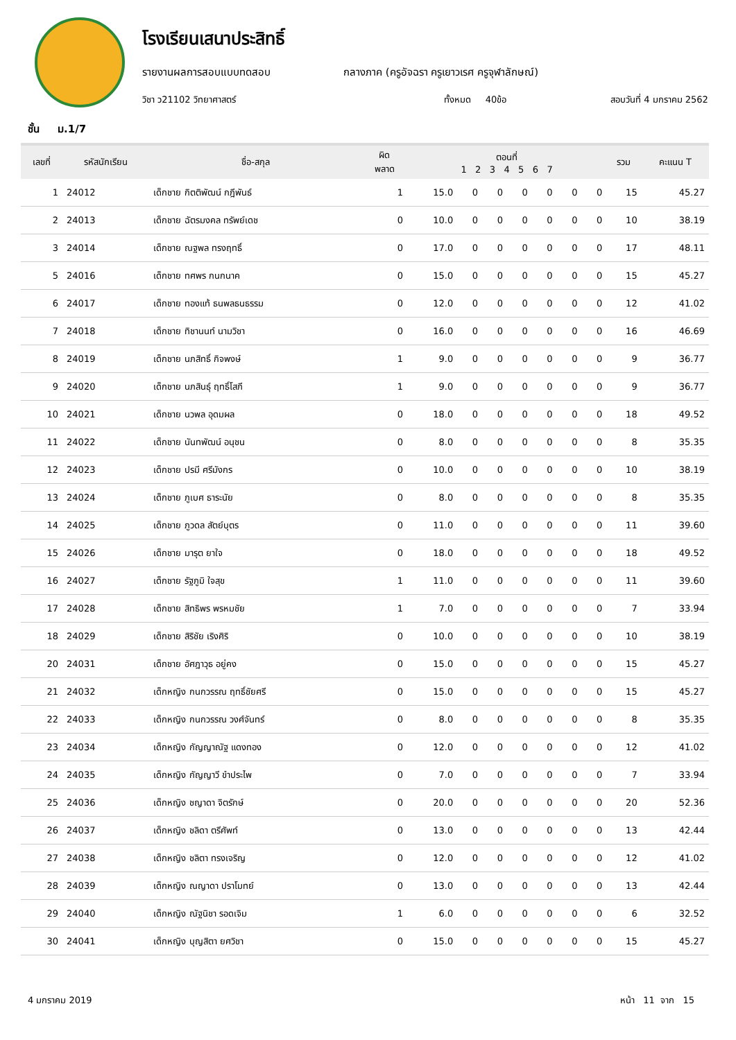โรงเรียนเสนาประสิทธิ์
รายงานผลการสอบแบบทดสอบ กลางภาค (ครูอัจฉรา ครูเยาวเรศ ครูจุฬาลักษณ์)
วิชา ว21102 วิทยาศาสตร์ ทั้งหมด 40ข้อ สอบวันที่ 4 มกราคม 2562
ชั้น ม.1/7
| เลขที่ | รหัสนักเรียน | ชื่อ-สกุล | ผิด พลาด | ตอนที่ 1 2 3 4 5 6 7 | | | | | | | รวม | คะแนน T |
| --- | --- | --- | --- | --- | --- | --- | --- | --- | --- | --- | --- | --- |
| 1 | 24012 | เด็กชาย กิตติพัฒน์ กฎีพันธ์ | 1 | 15.0 | 0 | 0 | 0 | 0 | 0 | 0 | 15 | 45.27 |
| 2 | 24013 | เด็กชาย ฉัตรมงคล ทรัพย์เดช | 0 | 10.0 | 0 | 0 | 0 | 0 | 0 | 0 | 10 | 38.19 |
| 3 | 24014 | เด็กชาย ณฐพล ทรงฤทธิ์ | 0 | 17.0 | 0 | 0 | 0 | 0 | 0 | 0 | 17 | 48.11 |
| 5 | 24016 | เด็กชาย ทศพร กนกนาค | 0 | 15.0 | 0 | 0 | 0 | 0 | 0 | 0 | 15 | 45.27 |
| 6 | 24017 | เด็กชาย ทองแท้ ธนพลธนธรรม | 0 | 12.0 | 0 | 0 | 0 | 0 | 0 | 0 | 12 | 41.02 |
| 7 | 24018 | เด็กชาย ทิชานนท์ นามวิชา | 0 | 16.0 | 0 | 0 | 0 | 0 | 0 | 0 | 16 | 46.69 |
| 8 | 24019 | เด็กชาย นภสิทธิ์ กิจพงษ์ | 1 | 9.0 | 0 | 0 | 0 | 0 | 0 | 0 | 9 | 36.77 |
| 9 | 24020 | เด็กชาย นภสินธุ์ ฤทธิ์โสภี | 1 | 9.0 | 0 | 0 | 0 | 0 | 0 | 0 | 9 | 36.77 |
| 10 | 24021 | เด็กชาย นวพล อุดมผล | 0 | 18.0 | 0 | 0 | 0 | 0 | 0 | 0 | 18 | 49.52 |
| 11 | 24022 | เด็กชาย นันทพัฒน์ อนุชน | 0 | 8.0 | 0 | 0 | 0 | 0 | 0 | 0 | 8 | 35.35 |
| 12 | 24023 | เด็กชาย ปรมี ศรีมังกร | 0 | 10.0 | 0 | 0 | 0 | 0 | 0 | 0 | 10 | 38.19 |
| 13 | 24024 | เด็กชาย ภูเบศ ธาระนัย | 0 | 8.0 | 0 | 0 | 0 | 0 | 0 | 0 | 8 | 35.35 |
| 14 | 24025 | เด็กชาย ภูวดล สัตย์บุตร | 0 | 11.0 | 0 | 0 | 0 | 0 | 0 | 0 | 11 | 39.60 |
| 15 | 24026 | เด็กชาย มารุต ยาใจ | 0 | 18.0 | 0 | 0 | 0 | 0 | 0 | 0 | 18 | 49.52 |
| 16 | 24027 | เด็กชาย รัฐภูมิ ใจสุข | 1 | 11.0 | 0 | 0 | 0 | 0 | 0 | 0 | 11 | 39.60 |
| 17 | 24028 | เด็กชาย สิทธิพร พรหมชัย | 1 | 7.0 | 0 | 0 | 0 | 0 | 0 | 0 | 7 | 33.94 |
| 18 | 24029 | เด็กชาย สิริชัย เริงศิริ | 0 | 10.0 | 0 | 0 | 0 | 0 | 0 | 0 | 10 | 38.19 |
| 20 | 24031 | เด็กชาย อัศฎาวุธ อยู่คง | 0 | 15.0 | 0 | 0 | 0 | 0 | 0 | 0 | 15 | 45.27 |
| 21 | 24032 | เด็กหญิง กนกวรรณ ฤทธิ์ชัยศรี | 0 | 15.0 | 0 | 0 | 0 | 0 | 0 | 0 | 15 | 45.27 |
| 22 | 24033 | เด็กหญิง กนกวรรณ วงศ์จันทร์ | 0 | 8.0 | 0 | 0 | 0 | 0 | 0 | 0 | 8 | 35.35 |
| 23 | 24034 | เด็กหญิง กัญญาณัฐ แดงทอง | 0 | 12.0 | 0 | 0 | 0 | 0 | 0 | 0 | 12 | 41.02 |
| 24 | 24035 | เด็กหญิง กัญญาวี ขำประไพ | 0 | 7.0 | 0 | 0 | 0 | 0 | 0 | 0 | 7 | 33.94 |
| 25 | 24036 | เด็กหญิง ชญาดา จิตรักษ์ | 0 | 20.0 | 0 | 0 | 0 | 0 | 0 | 0 | 20 | 52.36 |
| 26 | 24037 | เด็กหญิง ชลิดา ตรีศัพท์ | 0 | 13.0 | 0 | 0 | 0 | 0 | 0 | 0 | 13 | 42.44 |
| 27 | 24038 | เด็กหญิง ชลิตา ทรงเจริญ | 0 | 12.0 | 0 | 0 | 0 | 0 | 0 | 0 | 12 | 41.02 |
| 28 | 24039 | เด็กหญิง ณญาดา ปราโมทย์ | 0 | 13.0 | 0 | 0 | 0 | 0 | 0 | 0 | 13 | 42.44 |
| 29 | 24040 | เด็กหญิง ณัฐนิชา รอดเจิม | 1 | 6.0 | 0 | 0 | 0 | 0 | 0 | 0 | 6 | 32.52 |
| 30 | 24041 | เด็กหญิง บุญสิตา ยศวิชา | 0 | 15.0 | 0 | 0 | 0 | 0 | 0 | 0 | 15 | 45.27 |
4 มกราคม 2019 หน้า 11 จาก 15